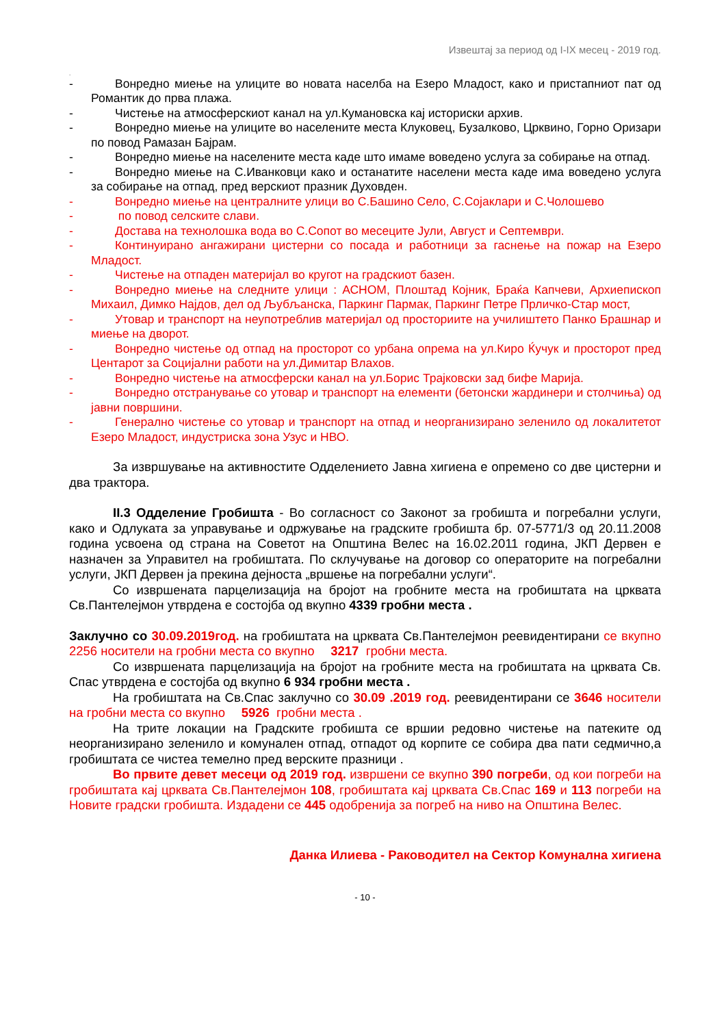Извештај за период од I-IX месец - 2019 год.
.
-  Вонредно миење на улиците во новата населба на Езеро Младост, како и пристапниот пат од Романтик до прва плажа.
-  Чистење на атмосферскиот канал на ул.Кумановска кај историски архив.
-  Вонредно миење на улиците во населените места Клуковец, Бузалково, Црквино, Горно Оризари по повод Рамазан Бајрам.
-  Вонредно миење на населените места каде што имаме воведено услуга за собирање на отпад.
-  Вонредно миење на С.Иванковци како и останатите населени места каде има воведено услуга за собирање на отпад, пред верскиот празник Духовден.
-  Вонредно миење на централните улици во С.Башино Село, С.Сојаклари и С.Чолошево
-   по повод селските слави.
-  Достава на технолошка вода во С.Сопот во месеците Јули, Август и Септември.
-  Континуирано ангажирани цистерни со посада и работници за гаснење на пожар на Езеро Младост.
-  Чистење на отпаден материјал во кругот на градскиот базен.
-  Вонредно миење на следните улици : АСНОМ, Плоштад Којник, Браќа Капчеви, Архиепископ Михаил, Димко Најдов, дел од Љубљанска, Паркинг Пармак, Паркинг Петре Прличко-Стар мост,
-  Утовар и транспорт на неупотреблив материјал од просториите на училиштето Панко Брашнар и миење на дворот.
-  Вонредно чистење од отпад на просторот со урбана опрема на ул.Киро Ќучук и просторот пред Центарот за Социјални работи на ул.Димитар Влахов.
-  Вонредно чистење на атмосферски канал на ул.Борис Трајковски зад бифе Марија.
-  Вонредно отстранување со утовар и транспорт на елементи (бетонски жардинери и столчиња) од јавни површини.
-  Генерално чистење со утовар и транспорт на отпад и неорганизирано зеленило од локалитетот Езеро Младост, индустриска зона Узус и НВО.
За извршување на активностите Одделението Јавна хигиена е опремено со две цистерни и два трактора.
II.3 Одделение Гробишта - Во согласност со Законот за гробишта и погребални услуги, како и Одлуката за управување и одржување на градските гробишта бр. 07-5771/3 од 20.11.2008 година усвоена од страна на Советот на Општина Велес на 16.02.2011 година, ЈКП Дервен е назначен за Управител на гробиштата. По склучување на договор со операторите на погребални услуги, ЈКП Дервен ја прекина дејноста „вршење на погребални услуги“.
Со извршената парцелизација на бројот на гробните места на гробиштата на црквата Св.Пантелејмон утврдена е состојба од вкупно 4339 гробни места .
Заклучно со 30.09.2019год. на гробиштата на црквата Св.Пантелејмон реевидентирани се вкупно 2256 носители на гробни места со вкупно  3217 гробни места.
Со извршената парцелизација на бројот на гробните места на гробиштата на црквата Св. Спас утврдена е состојба од вкупно 6 934 гробни места .
На гробиштата на Св.Спас заклучно со 30.09 .2019 год. реевидентирани се 3646 носители на гробни места со вкупно  5926 гробни места .
На трите локации на Градските гробишта се вршии редовно чистење на патеките од неорганизирано зеленило и комунален отпад, отпадот од корпите се собира два пати седмично,а гробиштата се чистеа темелно пред верските празници .
Во првите девет месеци од 2019 год. извршени се вкупно 390 погреби, од кои погреби на гробиштата кај црквата Св.Пантелејмон 108, гробиштата кај црквата Св.Спас 169 и 113 погреби на Новите градски гробишта. Издадени се 445 одобренија за погреб на ниво на Општина Велес.
Данка Илиева - Раководител на Сектор Комунална хигиена
- 10 -